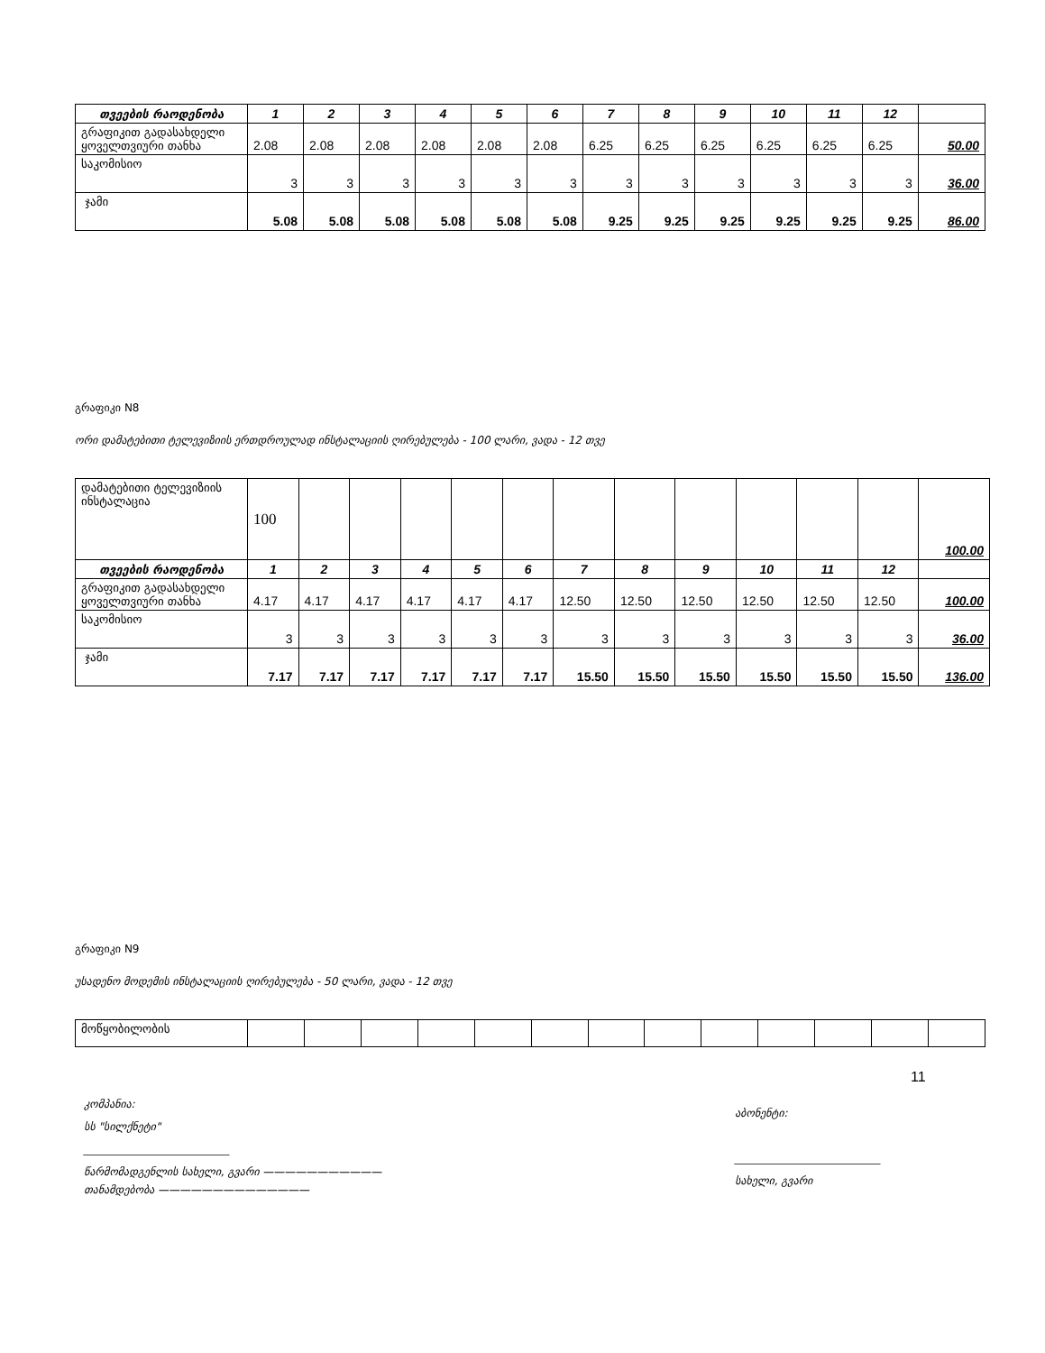| თვეების რაოდენობა | 1 | 2 | 3 | 4 | 5 | 6 | 7 | 8 | 9 | 10 | 11 | 12 | |
| გრაფიკით გადასახდელი ყოველთვიური თანხა | 2.08 | 2.08 | 2.08 | 2.08 | 2.08 | 2.08 | 6.25 | 6.25 | 6.25 | 6.25 | 6.25 | 6.25 | 50.00 |
| საკომისიო | 3 | 3 | 3 | 3 | 3 | 3 | 3 | 3 | 3 | 3 | 3 | 3 | 36.00 |
| ჯამი | 5.08 | 5.08 | 5.08 | 5.08 | 5.08 | 5.08 | 9.25 | 9.25 | 9.25 | 9.25 | 9.25 | 9.25 | 86.00 |
გრაფიკი N8
ორი დამატებითი ტელევიზიის ერთდროულად ინსტალაციის ღირებულება - 100 ლარი, ვადა - 12 თვე
| დამატებითი ტელევიზიის ინსტალაცია | 100 | | | | | | | | | | | | 100.00 |
| თვეების რაოდენობა | 1 | 2 | 3 | 4 | 5 | 6 | 7 | 8 | 9 | 10 | 11 | 12 | |
| გრაფიკით გადასახდელი ყოველთვიური თანხა | 4.17 | 4.17 | 4.17 | 4.17 | 4.17 | 4.17 | 12.50 | 12.50 | 12.50 | 12.50 | 12.50 | 12.50 | 100.00 |
| საკომისიო | 3 | 3 | 3 | 3 | 3 | 3 | 3 | 3 | 3 | 3 | 3 | 3 | 36.00 |
| ჯამი | 7.17 | 7.17 | 7.17 | 7.17 | 7.17 | 7.17 | 15.50 | 15.50 | 15.50 | 15.50 | 15.50 | 15.50 | 136.00 |
გრაფიკი N9
უსადენო მოდემის ინსტალაციის ღირებულება - 50 ლარი, ვადა - 12 თვე
| მოწყობილობის | | | | | | | | | | | | | |
11
კომპანია:
სს "სილქნეტი"
___________________________
წარმომადგენლის სახელი, გვარი ———————————
თანამდებობა ——————————————
აბონენტი:
___________________________
სახელი, გვარი